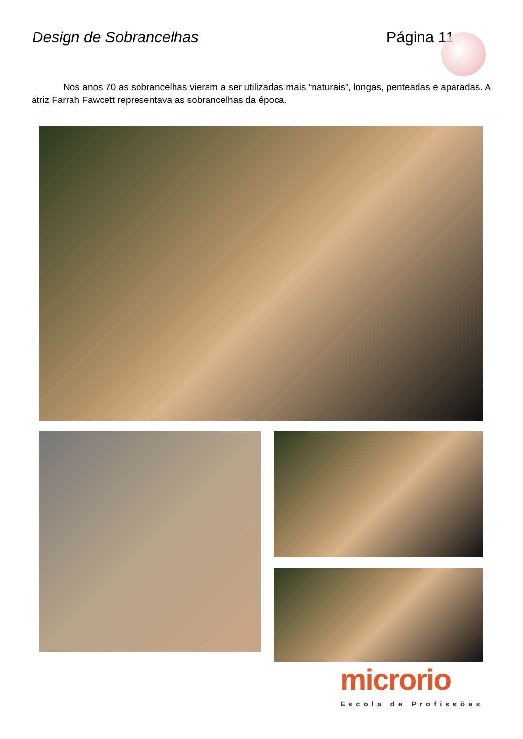Design de Sobrancelhas Página 11
Nos anos 70 as sobrancelhas vieram a ser utilizadas mais “naturais”, longas, penteadas e aparadas. A atriz Farrah Fawcett representava as sobrancelhas da época.
microrio
Escola de Profissões